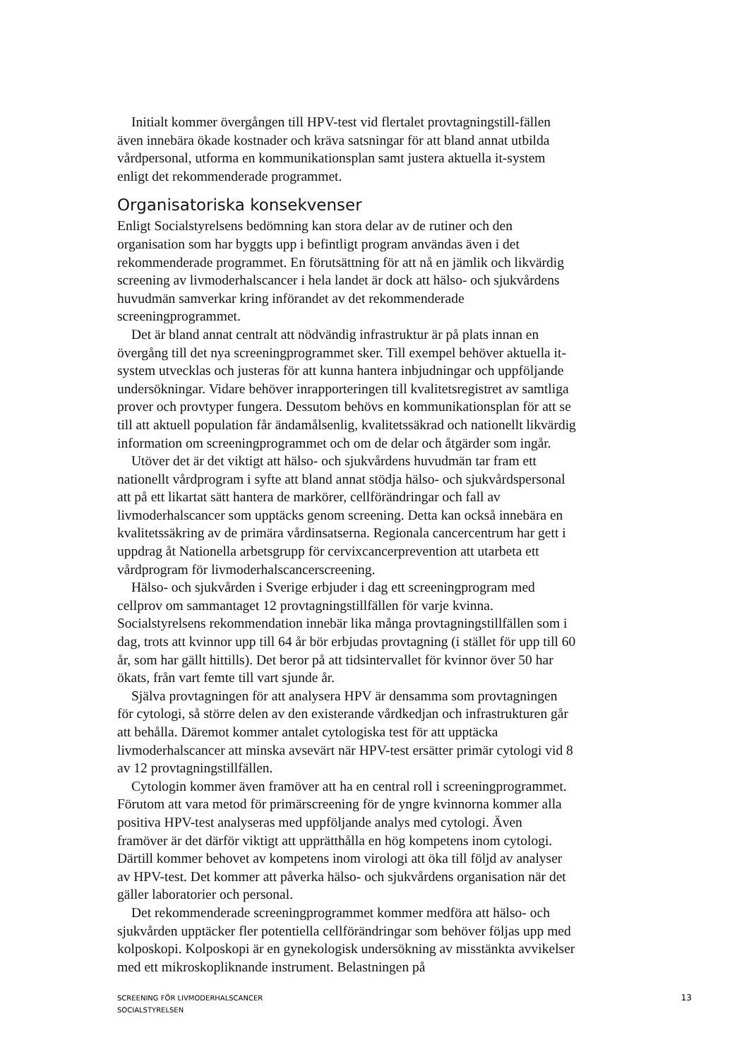Initialt kommer övergången till HPV-test vid flertalet provtagningstill-fällen även innebära ökade kostnader och kräva satsningar för att bland annat utbilda vårdpersonal, utforma en kommunikationsplan samt justera aktuella it-system enligt det rekommenderade programmet.
Organisatoriska konsekvenser
Enligt Socialstyrelsens bedömning kan stora delar av de rutiner och den organisation som har byggts upp i befintligt program användas även i det rekommenderade programmet. En förutsättning för att nå en jämlik och likvärdig screening av livmoderhalscancer i hela landet är dock att hälso- och sjukvårdens huvudmän samverkar kring införandet av det rekommenderade screeningprogrammet.
Det är bland annat centralt att nödvändig infrastruktur är på plats innan en övergång till det nya screeningprogrammet sker. Till exempel behöver aktuella it-system utvecklas och justeras för att kunna hantera inbjudningar och uppföljande undersökningar. Vidare behöver inrapporteringen till kvalitetsregistret av samtliga prover och provtyper fungera. Dessutom behövs en kommunikationsplan för att se till att aktuell population får ändamålsenlig, kvalitetssäkrad och nationellt likvärdig information om screeningprogrammet och om de delar och åtgärder som ingår.
Utöver det är det viktigt att hälso- och sjukvårdens huvudmän tar fram ett nationellt vårdprogram i syfte att bland annat stödja hälso- och sjukvårdspersonal att på ett likartat sätt hantera de markörer, cellförändringar och fall av livmoderhalscancer som upptäcks genom screening. Detta kan också innebära en kvalitetssäkring av de primära vårdinsatserna. Regionala cancercentrum har gett i uppdrag åt Nationella arbetsgrupp för cervixcancerprevention att utarbeta ett vårdprogram för livmoderhalscancerscreening.
Hälso- och sjukvården i Sverige erbjuder i dag ett screeningprogram med cellprov om sammantaget 12 provtagningstillfällen för varje kvinna. Socialstyrelsens rekommendation innebär lika många provtagningstillfällen som i dag, trots att kvinnor upp till 64 år bör erbjudas provtagning (i stället för upp till 60 år, som har gällt hittills). Det beror på att tidsintervallet för kvinnor över 50 har ökats, från vart femte till vart sjunde år.
Själva provtagningen för att analysera HPV är densamma som provtagningen för cytologi, så större delen av den existerande vårdkedjan och infrastrukturen går att behålla. Däremot kommer antalet cytologiska test för att upptäcka livmoderhalscancer att minska avsevärt när HPV-test ersätter primär cytologi vid 8 av 12 provtagningstillfällen.
Cytologin kommer även framöver att ha en central roll i screeningprogrammet. Förutom att vara metod för primärscreening för de yngre kvinnorna kommer alla positiva HPV-test analyseras med uppföljande analys med cytologi. Även framöver är det därför viktigt att upprätthålla en hög kompetens inom cytologi. Därtill kommer behovet av kompetens inom virologi att öka till följd av analyser av HPV-test. Det kommer att påverka hälso- och sjukvårdens organisation när det gäller laboratorier och personal.
Det rekommenderade screeningprogrammet kommer medföra att hälso- och sjukvården upptäcker fler potentiella cellförändringar som behöver följas upp med kolposkopi. Kolposkopi är en gynekologisk undersökning av misstänkta avvikelser med ett mikroskopliknande instrument. Belastningen på
SCREENING FÖR LIVMODERHALSCANCER
SOCIALSTYRELSEN
13